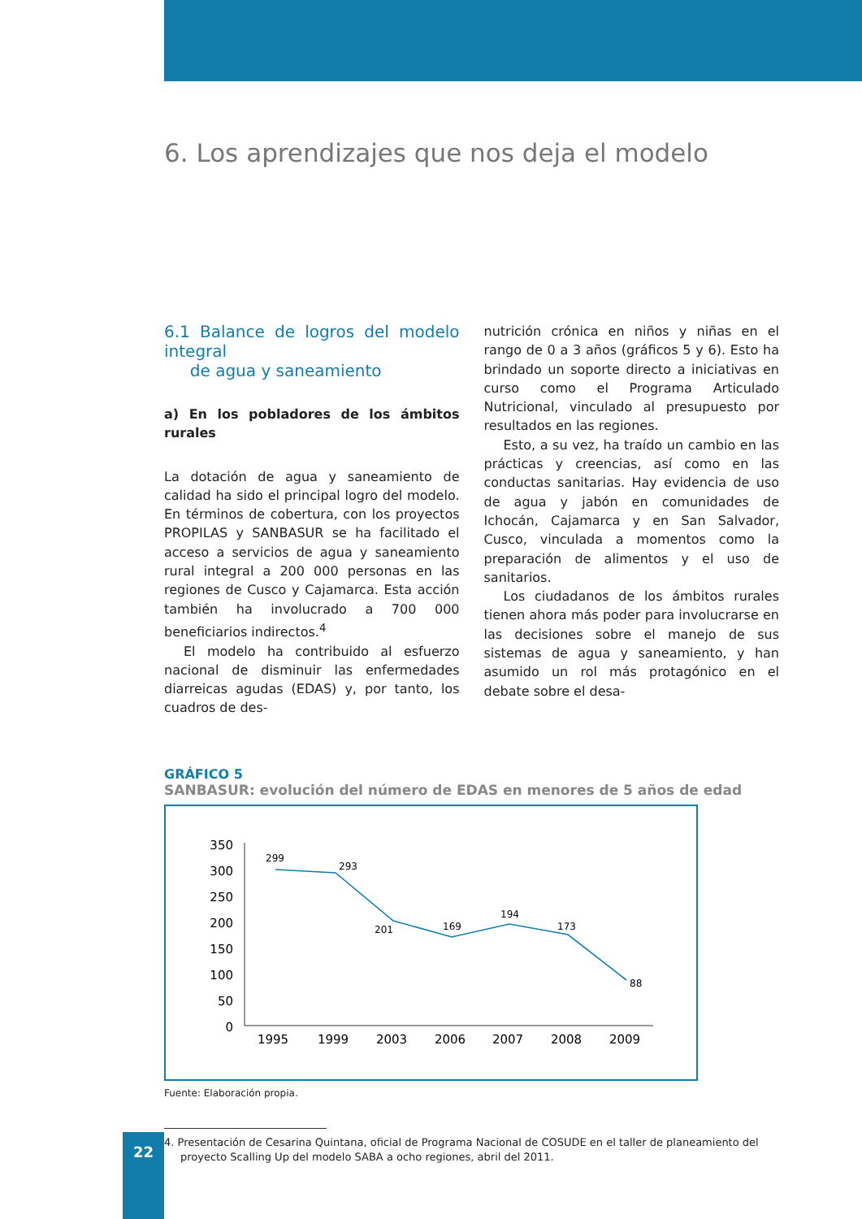6. Los aprendizajes que nos deja el modelo
6.1 Balance de logros del modelo integral
de agua y saneamiento
a) En los pobladores de los ámbitos rurales
La dotación de agua y saneamiento de calidad ha sido el principal logro del modelo. En términos de cobertura, con los proyectos PROPILAS y SANBASUR se ha facilitado el acceso a servicios de agua y saneamiento rural integral a 200 000 personas en las regiones de Cusco y Cajamarca. Esta acción también ha involucrado a 700 000 beneficiarios indirectos.<sup>4</sup>
El modelo ha contribuido al esfuerzo nacional de disminuir las enfermedades diarreicas agudas (EDAS) y, por tanto, los cuadros de des-
nutrición crónica en niños y niñas en el rango de 0 a 3 años (gráficos 5 y 6). Esto ha brindado un soporte directo a iniciativas en curso como el Programa Articulado Nutricional, vinculado al presupuesto por resultados en las regiones.
Esto, a su vez, ha traído un cambio en las prácticas y creencias, así como en las conductas sanitarias. Hay evidencia de uso de agua y jabón en comunidades de Ichocán, Cajamarca y en San Salvador, Cusco, vinculada a momentos como la preparación de alimentos y el uso de sanitarios.
Los ciudadanos de los ámbitos rurales tienen ahora más poder para involucrarse en las decisiones sobre el manejo de sus sistemas de agua y saneamiento, y han asumido un rol más protagónico en el debate sobre el desa-
GRÁFICO 5
SANBASUR: evolución del número de EDAS en menores de 5 años de edad
350
300
250
200
150
100
50
0
299
293
201
169
194
173
88
1995
1999
2003
2006
2007
2008
2009
Fuente: Elaboración propia.
4. Presentación de Cesarina Quintana, oficial de Programa Nacional de COSUDE en el taller de planeamiento del proyecto Scalling Up del modelo SABA a ocho regiones, abril del 2011.
22